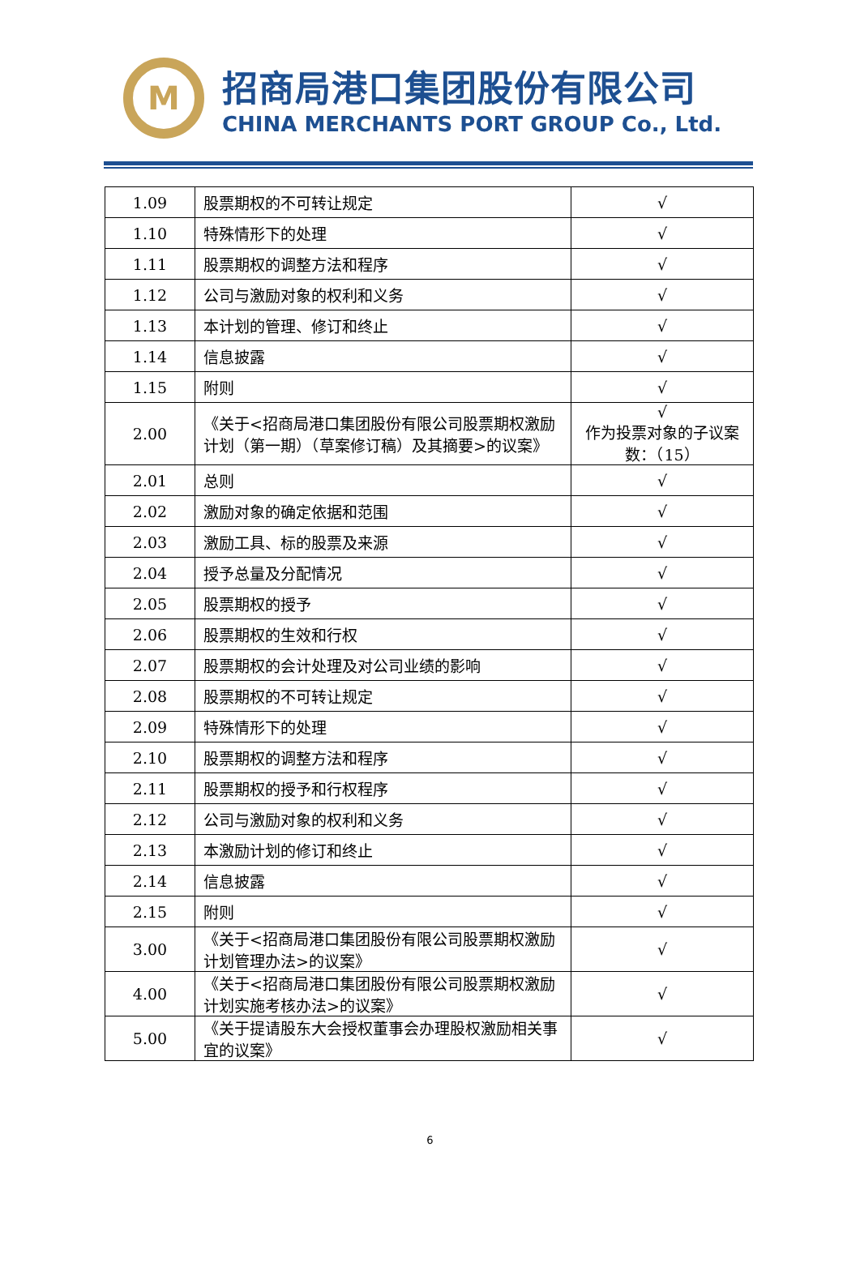M
招商局港口集团股份有限公司
CHINA MERCHANTS PORT GROUP Co., Ltd.
| 1.09 | 股票期权的不可转让规定 | √ |
| 1.10 | 特殊情形下的处理 | √ |
| 1.11 | 股票期权的调整方法和程序 | √ |
| 1.12 | 公司与激励对象的权利和义务 | √ |
| 1.13 | 本计划的管理、修订和终止 | √ |
| 1.14 | 信息披露 | √ |
| 1.15 | 附则 | √ |
| 2.00 | 《关于<招商局港口集团股份有限公司股票期权激励计划（第一期）（草案修订稿）及其摘要>的议案》 | √ 作为投票对象的子议案数：（15） |
| 2.01 | 总则 | √ |
| 2.02 | 激励对象的确定依据和范围 | √ |
| 2.03 | 激励工具、标的股票及来源 | √ |
| 2.04 | 授予总量及分配情况 | √ |
| 2.05 | 股票期权的授予 | √ |
| 2.06 | 股票期权的生效和行权 | √ |
| 2.07 | 股票期权的会计处理及对公司业绩的影响 | √ |
| 2.08 | 股票期权的不可转让规定 | √ |
| 2.09 | 特殊情形下的处理 | √ |
| 2.10 | 股票期权的调整方法和程序 | √ |
| 2.11 | 股票期权的授予和行权程序 | √ |
| 2.12 | 公司与激励对象的权利和义务 | √ |
| 2.13 | 本激励计划的修订和终止 | √ |
| 2.14 | 信息披露 | √ |
| 2.15 | 附则 | √ |
| 3.00 | 《关于<招商局港口集团股份有限公司股票期权激励计划管理办法>的议案》 | √ |
| 4.00 | 《关于<招商局港口集团股份有限公司股票期权激励计划实施考核办法>的议案》 | √ |
| 5.00 | 《关于提请股东大会授权董事会办理股权激励相关事宜的议案》 | √ |
6